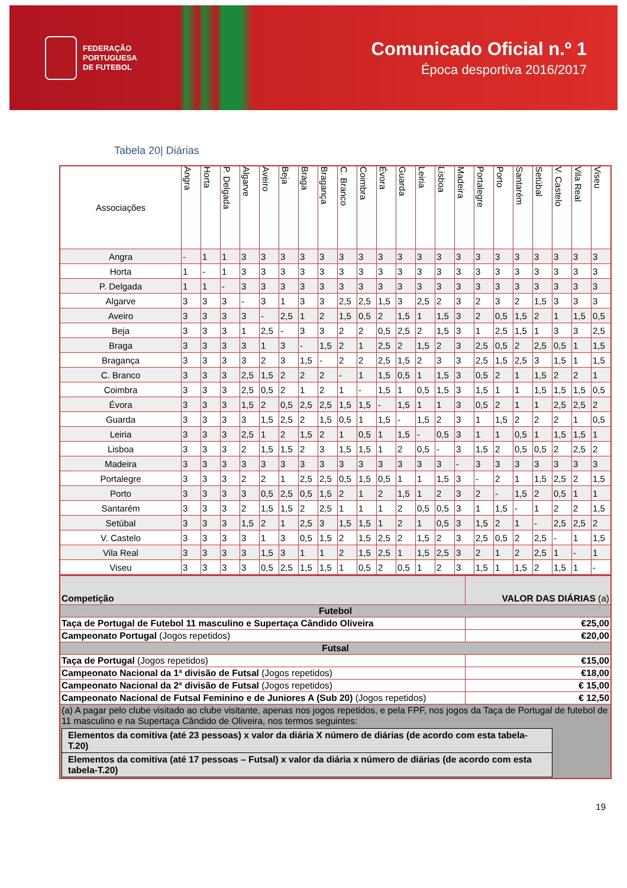FEDERAÇÃO
PORTUGUESA
DE FUTEBOL
Comunicado Oficial n.º 1
Época desportiva 2016/2017
Tabela 20| Diárias
| Associações | Angra | Horta | P. Delgada | Algarve | Aveiro | Beja | Braga | Bragança | C. Branco | Coimbra | Évora | Guarda | Leiria | Lisboa | Madeira | Portalegre | Porto | Santarém | Setúbal | V. Castelo | Vila Real | Viseu |
| --- | --- | --- | --- | --- | --- | --- | --- | --- | --- | --- | --- | --- | --- | --- | --- | --- | --- | --- | --- | --- | --- | --- |
| Angra | - | 1 | 1 | 3 | 3 | 3 | 3 | 3 | 3 | 3 | 3 | 3 | 3 | 3 | 3 | 3 | 3 | 3 | 3 | 3 | 3 | 3 |
| Horta | 1 | - | 1 | 3 | 3 | 3 | 3 | 3 | 3 | 3 | 3 | 3 | 3 | 3 | 3 | 3 | 3 | 3 | 3 | 3 | 3 | 3 |
| P. Delgada | 1 | 1 | - | 3 | 3 | 3 | 3 | 3 | 3 | 3 | 3 | 3 | 3 | 3 | 3 | 3 | 3 | 3 | 3 | 3 | 3 | 3 |
| Algarve | 3 | 3 | 3 | - | 3 | 1 | 3 | 3 | 2,5 | 2,5 | 1,5 | 3 | 2,5 | 2 | 3 | 2 | 3 | 2 | 1,5 | 3 | 3 | 3 |
| Aveiro | 3 | 3 | 3 | 3 | - | 2,5 | 1 | 2 | 1,5 | 0,5 | 2 | 1,5 | 1 | 1,5 | 3 | 2 | 0,5 | 1,5 | 2 | 1 | 1,5 | 0,5 |
| Beja | 3 | 3 | 3 | 1 | 2,5 | - | 3 | 3 | 2 | 2 | 0,5 | 2,5 | 2 | 1,5 | 3 | 1 | 2,5 | 1,5 | 1 | 3 | 3 | 2,5 |
| Braga | 3 | 3 | 3 | 3 | 1 | 3 | - | 1,5 | 2 | 1 | 2,5 | 2 | 1,5 | 2 | 3 | 2,5 | 0,5 | 2 | 2,5 | 0,5 | 1 | 1,5 |
| Bragança | 3 | 3 | 3 | 3 | 2 | 3 | 1,5 | - | 2 | 2 | 2,5 | 1,5 | 2 | 3 | 3 | 2,5 | 1,5 | 2,5 | 3 | 1,5 | 1 | 1,5 |
| C. Branco | 3 | 3 | 3 | 2,5 | 1,5 | 2 | 2 | 2 | - | 1 | 1,5 | 0,5 | 1 | 1,5 | 3 | 0,5 | 2 | 1 | 1,5 | 2 | 2 | 1 |
| Coimbra | 3 | 3 | 3 | 2,5 | 0,5 | 2 | 1 | 2 | 1 | - | 1,5 | 1 | 0,5 | 1,5 | 3 | 1,5 | 1 | 1 | 1,5 | 1,5 | 1,5 | 0,5 |
| Évora | 3 | 3 | 3 | 1,5 | 2 | 0,5 | 2,5 | 2,5 | 1,5 | 1,5 | - | 1,5 | 1 | 1 | 3 | 0,5 | 2 | 1 | 1 | 2,5 | 2,5 | 2 |
| Guarda | 3 | 3 | 3 | 3 | 1,5 | 2,5 | 2 | 1,5 | 0,5 | 1 | 1,5 | - | 1,5 | 2 | 3 | 1 | 1,5 | 2 | 2 | 2 | 1 | 0,5 |
| Leiria | 3 | 3 | 3 | 2,5 | 1 | 2 | 1,5 | 2 | 1 | 0,5 | 1 | 1,5 | - | 0,5 | 3 | 1 | 1 | 0,5 | 1 | 1,5 | 1,5 | 1 |
| Lisboa | 3 | 3 | 3 | 2 | 1,5 | 1,5 | 2 | 3 | 1,5 | 1,5 | 1 | 2 | 0,5 | - | 3 | 1,5 | 2 | 0,5 | 0,5 | 2 | 2,5 | 2 |
| Madeira | 3 | 3 | 3 | 3 | 3 | 3 | 3 | 3 | 3 | 3 | 3 | 3 | 3 | 3 | - | 3 | 3 | 3 | 3 | 3 | 3 | 3 |
| Portalegre | 3 | 3 | 3 | 2 | 2 | 1 | 2,5 | 2,5 | 0,5 | 1,5 | 0,5 | 1 | 1 | 1,5 | 3 | - | 2 | 1 | 1,5 | 2,5 | 2 | 1,5 |
| Porto | 3 | 3 | 3 | 3 | 0,5 | 2,5 | 0,5 | 1,5 | 2 | 1 | 2 | 1,5 | 1 | 2 | 3 | 2 | - | 1,5 | 2 | 0,5 | 1 | 1 |
| Santarém | 3 | 3 | 3 | 2 | 1,5 | 1,5 | 2 | 2,5 | 1 | 1 | 1 | 2 | 0,5 | 0,5 | 3 | 1 | 1,5 | - | 1 | 2 | 2 | 1,5 |
| Setúbal | 3 | 3 | 3 | 1,5 | 2 | 1 | 2,5 | 3 | 1,5 | 1,5 | 1 | 2 | 1 | 0,5 | 3 | 1,5 | 2 | 1 | - | 2,5 | 2,5 | 2 |
| V. Castelo | 3 | 3 | 3 | 3 | 1 | 3 | 0,5 | 1,5 | 2 | 1,5 | 2,5 | 2 | 1,5 | 2 | 3 | 2,5 | 0,5 | 2 | 2,5 | - | 1 | 1,5 |
| Vila Real | 3 | 3 | 3 | 3 | 1,5 | 3 | 1 | 1 | 2 | 1,5 | 2,5 | 1 | 1,5 | 2,5 | 3 | 2 | 1 | 2 | 2,5 | 1 | - | 1 |
| Viseu | 3 | 3 | 3 | 3 | 0,5 | 2,5 | 1,5 | 1,5 | 1 | 0,5 | 2 | 0,5 | 1 | 2 | 3 | 1,5 | 1 | 1,5 | 2 | 1,5 | 1 | - |
| Competição | VALOR DAS DIÁRIAS (a) |
| Futebol | |
| Taça de Portugal de Futebol 11 masculino e Supertaça Cândido Oliveira | €25,00 |
| Campeonato Portugal (Jogos repetidos) | €20,00 |
| Futsal | |
| Taça de Portugal (Jogos repetidos) | €15,00 |
| Campeonato Nacional da 1ª divisão de Futsal (Jogos repetidos) | €18,00 |
| Campeonato Nacional da 2ª divisão de Futsal (Jogos repetidos) | € 15,00 |
| Campeonato Nacional de Futsal Feminino e de Juniores A (Sub 20) (Jogos repetidos) | € 12,50 |
| (a) A pagar pelo clube visitado ao clube visitante, apenas nos jogos repetidos, e pela FPF, nos jogos da Taça de Portugal de futebol de 11 masculino e na Supertaça Cândido de Oliveira, nos termos seguintes: / Elementos da comitiva (até 23 pessoas) x valor da diária X número de diárias (de acordo com esta tabela-T.20) / / Elementos da comitiva (até 17 pessoas – Futsal) x valor da diária x número de diárias (de acordo com esta tabela-T.20) / | |
19